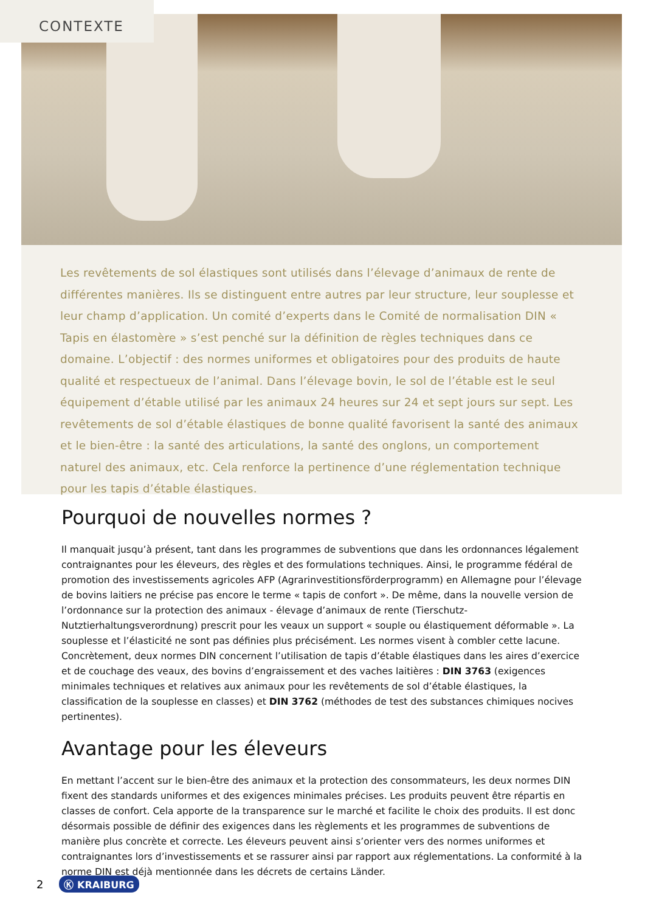CONTEXTE
Les revêtements de sol élastiques sont utilisés dans l’élevage d’animaux de rente de diffé­rentes manières. Ils se distinguent entre autres par leur structure, leur souplesse et leur champ d’application. Un comité d’experts dans le Comité de normalisation DIN « Tapis en élastomère » s’est penché sur la définition de règles techniques dans ce domaine. L’objectif : des normes uniformes et obligatoires pour des produits de haute qualité et respectueux de l’animal. Dans l’élevage bovin, le sol de l’étable est le seul équipement d’étable utilisé par les animaux 24 heures sur 24 et sept jours sur sept. Les revêtements de sol d’étable élastiques de bonne qualité favorisent la santé des animaux et le bien-être : la santé des articulations, la santé des onglons, un comportement naturel des animaux, etc. Cela renforce la perti­nence d’une réglementation technique pour les tapis d’étable élastiques.
Pourquoi de nouvelles normes ?
Il manquait jusqu’à présent, tant dans les programmes de subventions que dans les ordonnances légalement contraignantes pour les éleveurs, des règles et des formulations techniques. Ainsi, le programme fédéral de pro­motion des investissements agricoles AFP (Agrarinvestitionsförderprogramm) en Allemagne pour l’élevage de bo­vins laitiers ne précise pas encore le terme « tapis de confort ». De même, dans la nouvelle version de l’ordonnance sur la protection des animaux - élevage d’animaux de rente (Tierschutz-Nutztierhaltungsverordnung) prescrit pour les veaux un support « souple ou élastiquement déformable ». La souplesse et l’élasticité ne sont pas définies plus précisément. Les normes visent à combler cette lacune. Concrètement, deux normes DIN concernent l’utilisation de tapis d’étable élastiques dans les aires d’exercice et de couchage des veaux, des bovins d’engraissement et des vaches laitières : DIN 3763 (exigences minimales techniques et relatives aux animaux pour les revêtements de sol d’étable élastiques, la classification de la souplesse en classes) et DIN 3762 (méthodes de test des substances chimiques nocives pertinentes).
Avantage pour les éleveurs
En mettant l’accent sur le bien-être des animaux et la protection des consommateurs, les deux normes DIN fixent des standards uniformes et des exigences minimales précises. Les produits peuvent être répartis en classes de confort. Cela apporte de la transparence sur le marché et facilite le choix des produits. Il est donc désormais pos­sible de définir des exigences dans les règlements et les programmes de subventions de manière plus concrète et correcte. Les éleveurs peuvent ainsi s’orienter vers des normes uniformes et contraignantes lors d’investissements et se rassurer ainsi par rapport aux réglementations. La conformité à la norme DIN est déjà mentionnée dans les décrets de certains Länder.
2 Ⓚ KRAIBURG